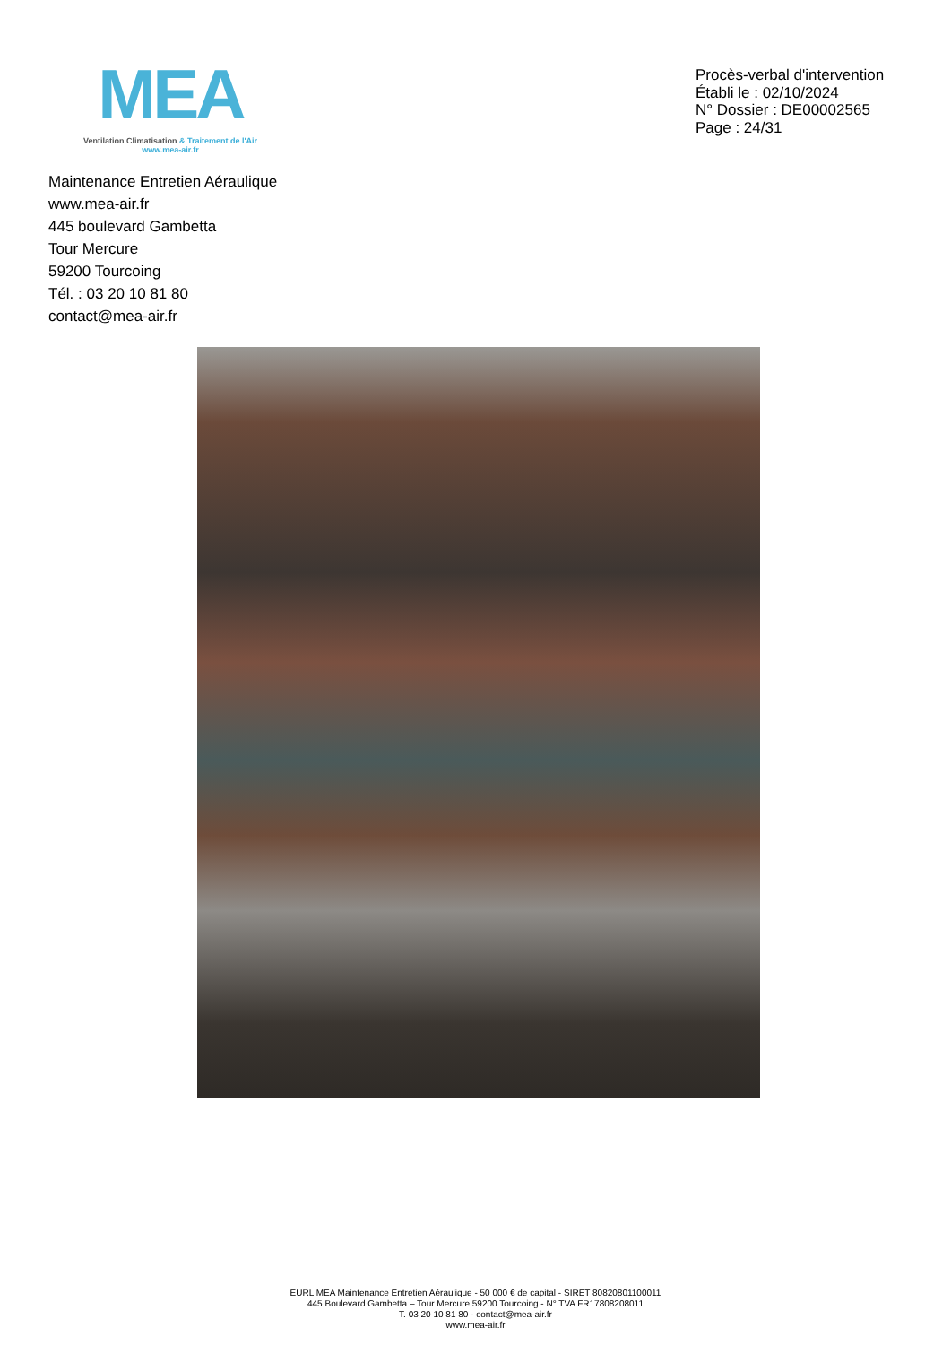MEA
Ventilation Climatisation & Traitement de l'Air
www.mea-air.fr
Procès-verbal d'intervention
Établi le : 02/10/2024
N° Dossier : DE00002565
Page : 24/31
Maintenance Entretien Aéraulique
www.mea-air.fr
445 boulevard Gambetta
Tour Mercure
59200 Tourcoing
Tél. : 03 20 10 81 80
contact@mea-air.fr
EURL MEA Maintenance Entretien Aéraulique - 50 000 € de capital - SIRET 80820801100011
445 Boulevard Gambetta – Tour Mercure 59200 Tourcoing - N° TVA FR17808208011
T. 03 20 10 81 80 - contact@mea-air.fr
www.mea-air.fr